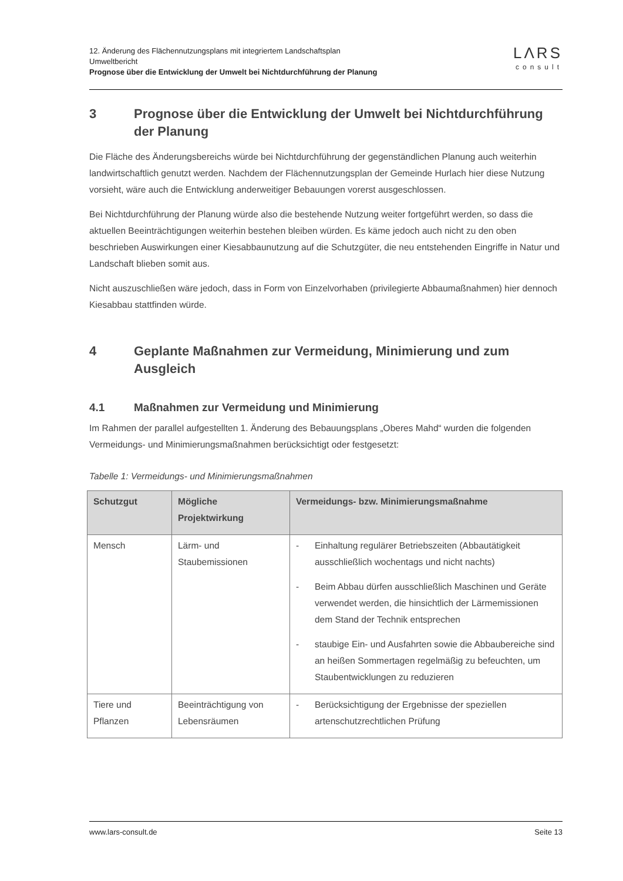12. Änderung des Flächennutzungsplans mit integriertem Landschaftsplan
Umweltbericht
Prognose über die Entwicklung der Umwelt bei Nichtdurchführung der Planung
LΛRS
consult
3 Prognose über die Entwicklung der Umwelt bei Nichtdurchführung der Planung
Die Fläche des Änderungsbereichs würde bei Nichtdurchführung der gegenständlichen Planung auch weiterhin landwirtschaftlich genutzt werden. Nachdem der Flächennutzungsplan der Gemeinde Hurlach hier diese Nutzung vorsieht, wäre auch die Entwicklung anderweitiger Bebauungen vorerst ausgeschlossen.
Bei Nichtdurchführung der Planung würde also die bestehende Nutzung weiter fortgeführt werden, so dass die aktuellen Beeinträchtigungen weiterhin bestehen bleiben würden. Es käme jedoch auch nicht zu den oben beschrieben Auswirkungen einer Kiesabbaunutzung auf die Schutzgüter, die neu entstehenden Eingriffe in Natur und Landschaft blieben somit aus.
Nicht auszuschließen wäre jedoch, dass in Form von Einzelvorhaben (privilegierte Abbaumaßnahmen) hier dennoch Kiesabbau stattfinden würde.
4 Geplante Maßnahmen zur Vermeidung, Minimierung und zum Ausgleich
4.1 Maßnahmen zur Vermeidung und Minimierung
Im Rahmen der parallel aufgestellten 1. Änderung des Bebauungsplans „Oberes Mahd“ wurden die folgenden Vermeidungs- und Minimierungsmaßnahmen berücksichtigt oder festgesetzt:
Tabelle 1: Vermeidungs- und Minimierungsmaßnahmen
| Schutzgut | Mögliche Projektwirkung | Vermeidungs- bzw. Minimierungsmaßnahme |
| --- | --- | --- |
| Mensch | Lärm- und Staubemissionen | - Einhaltung regulärer Betriebszeiten (Abbautätigkeit ausschließlich wochentags und nicht nachts) - Beim Abbau dürfen ausschließlich Maschinen und Geräte verwendet werden, die hinsichtlich der Lärmemissionen dem Stand der Technik entsprechen - staubige Ein- und Ausfahrten sowie die Abbaubereiche sind an heißen Sommertagen regelmäßig zu befeuchten, um Staubentwicklungen zu reduzieren |
| Tiere und Pflanzen | Beeinträchtigung von Lebensräumen | - Berücksichtigung der Ergebnisse der speziellen artenschutzrechtlichen Prüfung |
www.lars-consult.de Seite 13